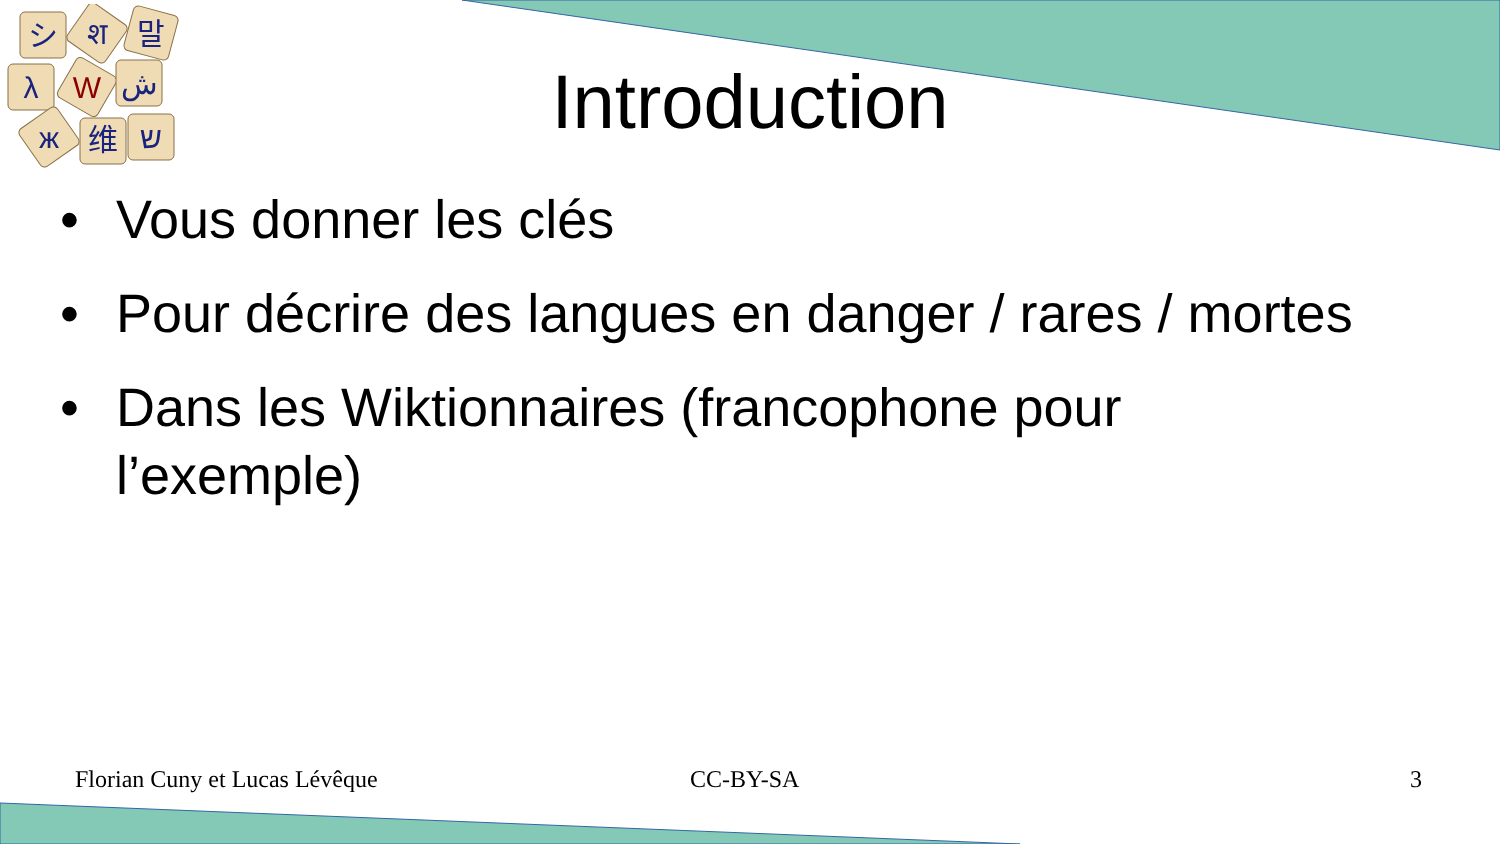シ
श
말
λ
W
ش
ж
维
ש
Introduction
• Vous donner les clés
• Pour décrire des langues en danger / rares / mortes
• Dans les Wiktionnaires (francophone pour l’exemple)
Florian Cuny et Lucas Lévêque CC-BY-SA 3